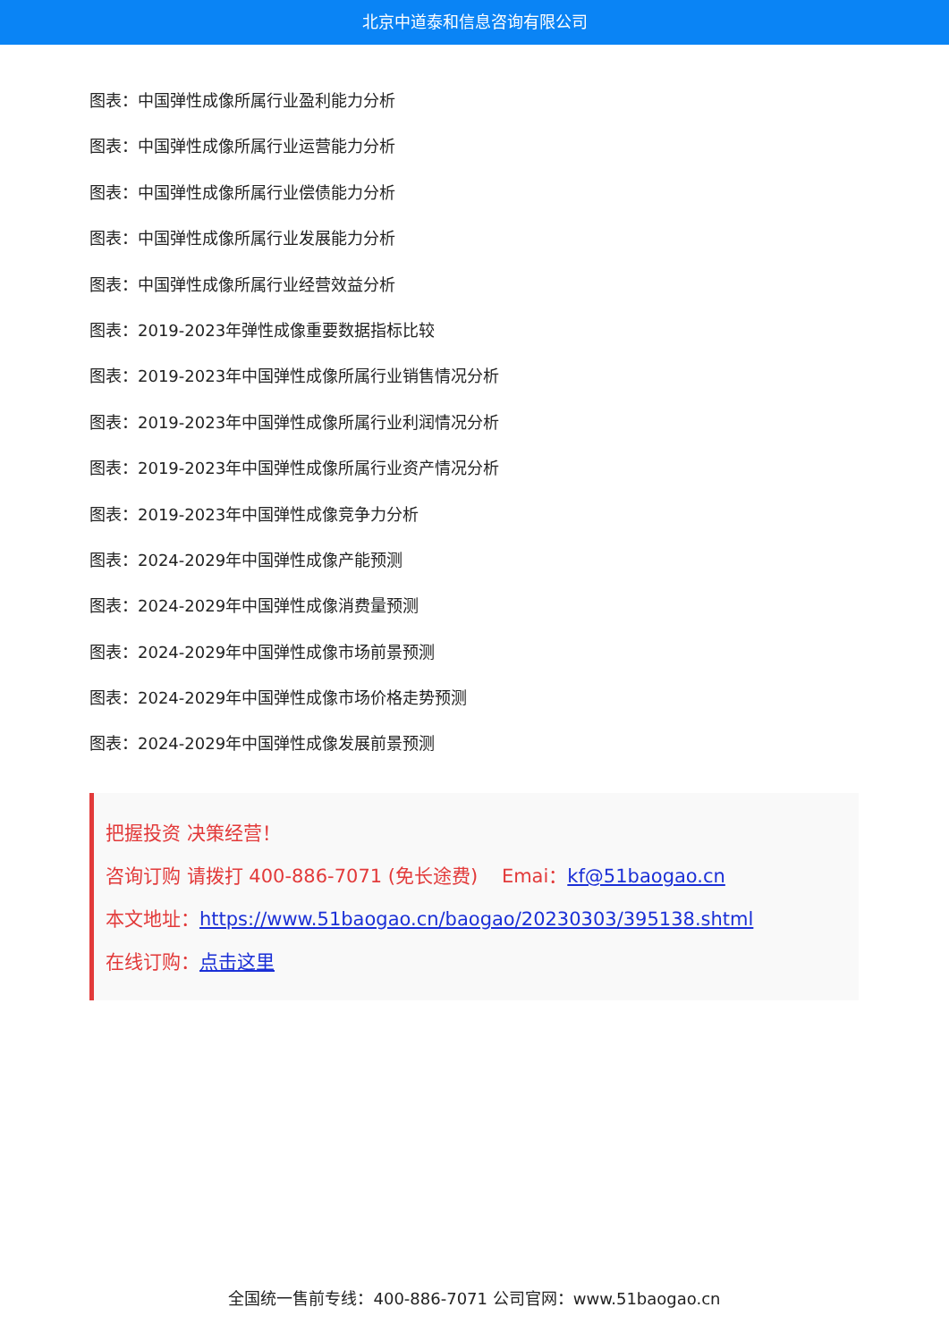北京中道泰和信息咨询有限公司
图表：中国弹性成像所属行业盈利能力分析
图表：中国弹性成像所属行业运营能力分析
图表：中国弹性成像所属行业偿债能力分析
图表：中国弹性成像所属行业发展能力分析
图表：中国弹性成像所属行业经营效益分析
图表：2019-2023年弹性成像重要数据指标比较
图表：2019-2023年中国弹性成像所属行业销售情况分析
图表：2019-2023年中国弹性成像所属行业利润情况分析
图表：2019-2023年中国弹性成像所属行业资产情况分析
图表：2019-2023年中国弹性成像竞争力分析
图表：2024-2029年中国弹性成像产能预测
图表：2024-2029年中国弹性成像消费量预测
图表：2024-2029年中国弹性成像市场前景预测
图表：2024-2029年中国弹性成像市场价格走势预测
图表：2024-2029年中国弹性成像发展前景预测
把握投资 决策经营！
咨询订购 请拨打 400-886-7071 (免长途费) Emai：kf@51baogao.cn
本文地址：https://www.51baogao.cn/baogao/20230303/395138.shtml
在线订购：点击这里
全国统一售前专线：400-886-7071 公司官网：www.51baogao.cn